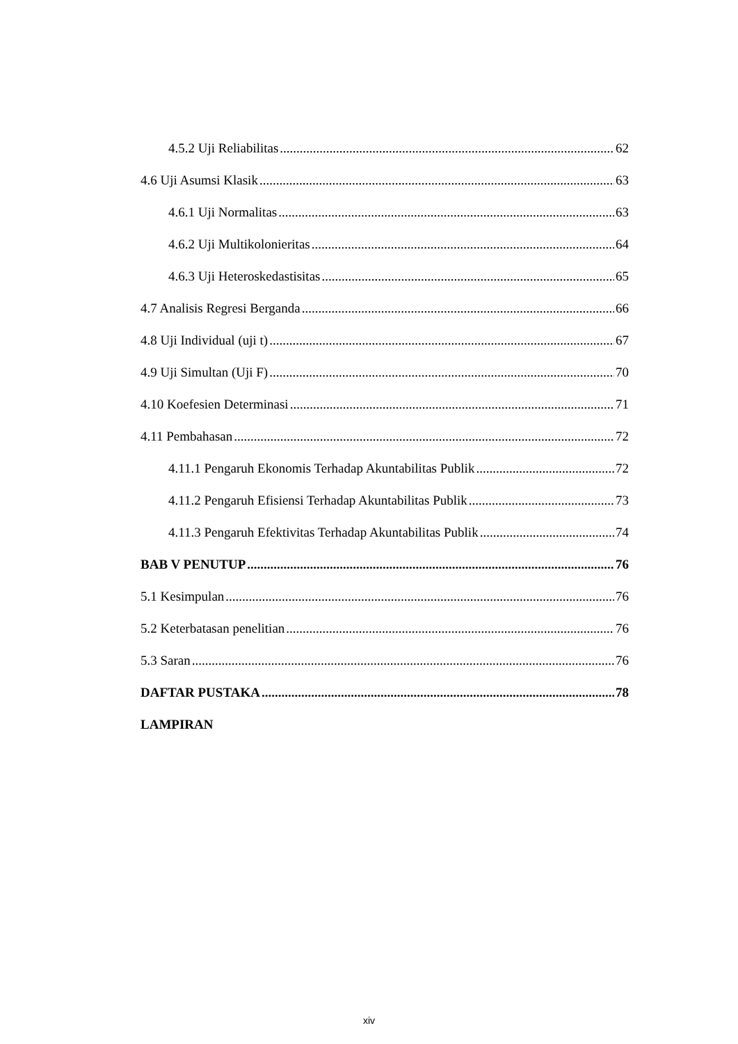4.5.2 Uji Reliabilitas 62
4.6 Uji Asumsi Klasik 63
4.6.1 Uji Normalitas 63
4.6.2 Uji Multikolonieritas 64
4.6.3 Uji Heteroskedastisitas 65
4.7 Analisis Regresi Berganda 66
4.8 Uji Individual (uji t) 67
4.9 Uji Simultan (Uji F) 70
4.10 Koefesien Determinasi 71
4.11 Pembahasan 72
4.11.1 Pengaruh Ekonomis Terhadap Akuntabilitas Publik 72
4.11.2 Pengaruh Efisiensi Terhadap Akuntabilitas Publik 73
4.11.3 Pengaruh Efektivitas Terhadap Akuntabilitas Publik 74
BAB V PENUTUP 76
5.1 Kesimpulan 76
5.2 Keterbatasan penelitian 76
5.3 Saran 76
DAFTAR PUSTAKA 78
LAMPIRAN
xiv